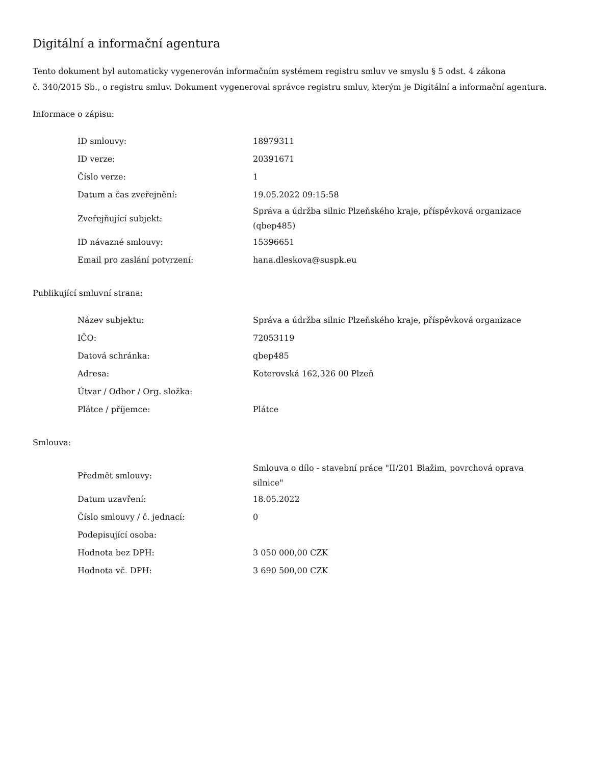Digitální a informační agentura
Tento dokument byl automaticky vygenerován informačním systémem registru smluv ve smyslu § 5 odst. 4 zákona
č. 340/2015 Sb., o registru smluv. Dokument vygeneroval správce registru smluv, kterým je Digitální a informační agentura.
Informace o zápisu:
| ID smlouvy: | 18979311 |
| ID verze: | 20391671 |
| Číslo verze: | 1 |
| Datum a čas zveřejnění: | 19.05.2022 09:15:58 |
| Zveřejňující subjekt: | Správa a údržba silnic Plzeňského kraje, příspěvková organizace (qbep485) |
| ID návazné smlouvy: | 15396651 |
| Email pro zaslání potvrzení: | hana.dleskova@suspk.eu |
Publikující smluvní strana:
| Název subjektu: | Správa a údržba silnic Plzeňského kraje, příspěvková organizace |
| IČO: | 72053119 |
| Datová schránka: | qbep485 |
| Adresa: | Koterovská 162,326 00 Plzeň |
| Útvar / Odbor / Org. složka: | |
| Plátce / příjemce: | Plátce |
Smlouva:
| Předmět smlouvy: | Smlouva o dílo - stavební práce "II/201 Blažim, povrchová oprava silnice" |
| Datum uzavření: | 18.05.2022 |
| Číslo smlouvy / č. jednací: | 0 |
| Podepisující osoba: | |
| Hodnota bez DPH: | 3 050 000,00 CZK |
| Hodnota vč. DPH: | 3 690 500,00 CZK |